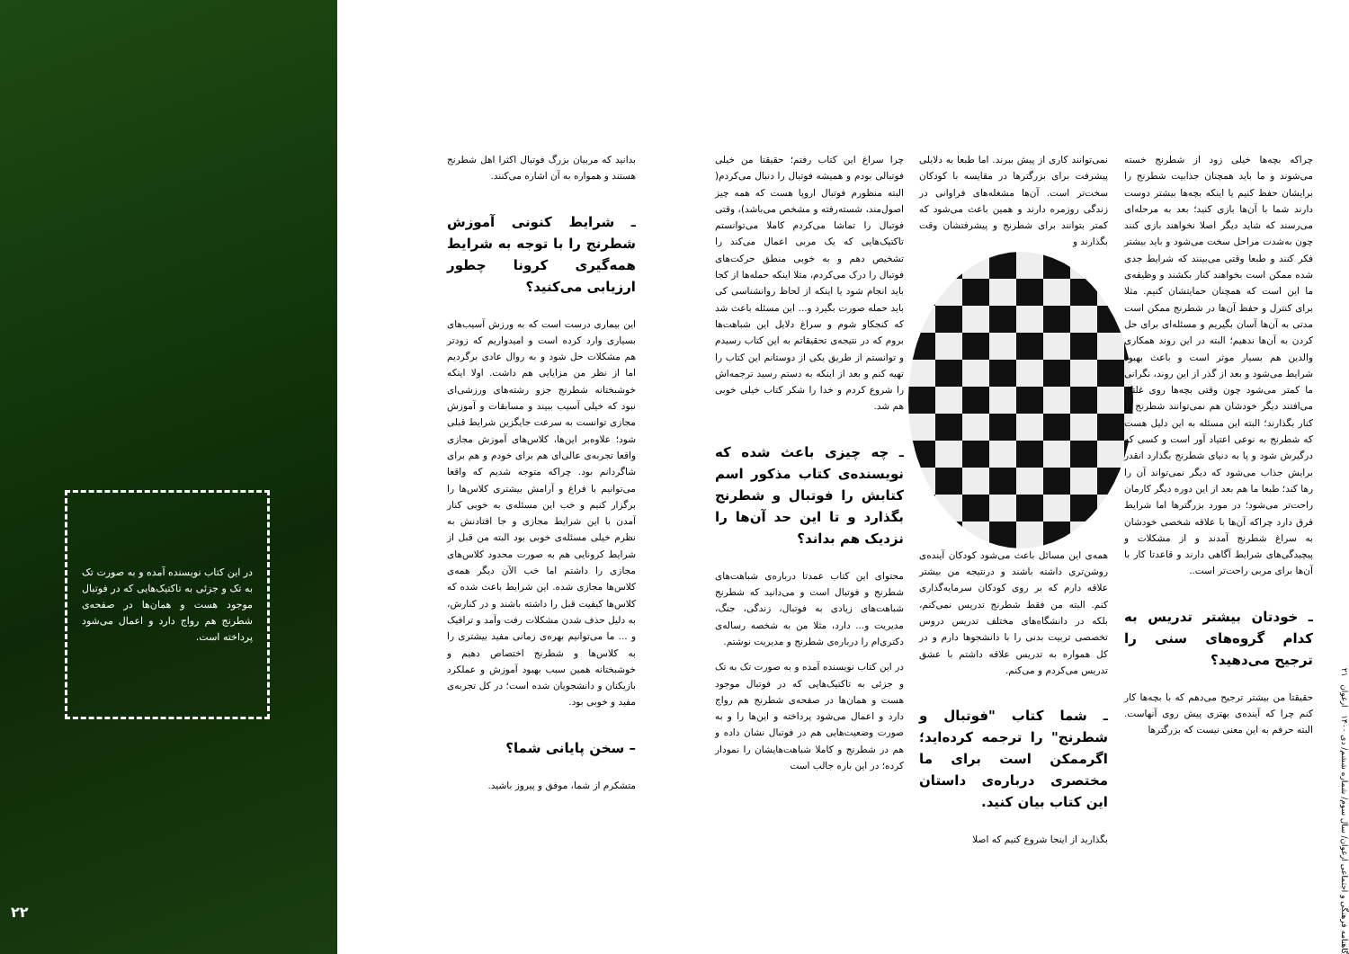در این کتاب نویسنده آمده و به صورت تک به تک و جزئی به تاکتیک‌هایی که در فوتبال موجود هست و همان‌ها در صفحه‌ی شطرنج هم رواج دارد و اعمال می‌شود پرداخته است.
۲۲
بدانید که مربیان بزرگ فوتبال اکثرا اهل شطرنج هستند و همواره به آن اشاره می‌کنند.
ـ شرایط کنونی آموزش شطرنج را با توجه به شرایط همه‌گیری کرونا چطور ارزیابی می‌کنید؟
این بیماری درست است که به ورزش آسیب‌های بسیاری وارد کرده است و امیدواریم که زودتر هم مشکلات حل شود و به روال عادی برگردیم اما از نظر من مزایایی هم داشت. اولا اینکه خوشبختانه شطرنج جزو رشته‌های ورزشی‌ای نبود که خیلی آسیب ببیند و مسابقات و آموزش مجازی توانست به سرعت جایگزین شرایط قبلی شود؛ علاوه‌بر این‌ها، کلاس‌های آموزش مجازی واقعا تجربه‌ی عالی‌ای هم برای خودم و هم برای شاگردانم بود. چراکه متوجه شدیم که واقعا می‌توانیم با فراغ و آرامش بیشتری کلاس‌ها را برگزار کنیم و خب این مسئله‌ی به خوبی کنار آمدن با این شرایط مجازی و جا افتادنش به نظرم خیلی مسئله‌ی خوبی بود البته من قبل از شرایط کرونایی هم به صورت محدود کلاس‌های مجازی را داشتم اما خب الآن دیگر همه‌ی کلاس‌ها مجازی شده. این شرایط باعث شده که کلاس‌ها کیفیت قبل را داشته باشند و در کنارش، به دلیل حذف شدن مشکلات رفت وآمد و ترافیک و ... ما می‌توانیم بهره‌ی زمانی مفید بیشتری را به کلاس‌ها و شطرنج اختصاص دهیم و خوشبختانه همین سبب بهبود آموزش و عملکرد بازیکنان و دانشجویان شده است؛ در کل تجربه‌ی مفید و خوبی بود.
– سخن پایانی شما؟
متشکرم از شما، موفق و پیروز باشید.
چرا سراغ این کتاب رفتم؛ حقیقتا من خیلی فوتبالی بودم و همیشه فوتبال را دنبال می‌کردم( البته منظورم فوتبال اروپا هست که همه چیز اصول‌مند، شسته‌رفته و مشخص می‌باشد)، وقتی فوتبال را تماشا می‌کردم کاملا می‌توانستم تاکتیک‌هایی که یک مربی اعمال می‌کند را تشخیص دهم و به خوبی منطق حرکت‌های فوتبال را درک می‌کردم، مثلا اینکه حمله‌ها از کجا باید انجام شود یا اینکه از لحاظ روانشناسی کی باید حمله صورت بگیرد و... این مسئله باعث شد که کنجکاو شوم و سراغ دلایل این شباهت‌ها بروم که در نتیجه‌ی تحقیقاتم به این کتاب رسیدم و توانستم از طریق یکی از دوستانم این کتاب را تهیه کنم و بعد از اینکه به دستم رسید ترجمه‌اش را شروع کردم و خدا را شکر کتاب خیلی خوبی هم شد.
ـ چه چیزی باعث شده که نویسنده‌ی کتاب مذکور اسم کتابش را فوتبال و شطرنج بگذارد و تا این حد آن‌ها را نزدیک هم بداند؟
محتوای این کتاب عمدتا درباره‌ی شباهت‌های شطرنج و فوتبال است و می‌دانید که شطرنج شباهت‌های زیادی به فوتبال، زندگی، جنگ، مدیریت و... دارد، مثلا من به شخصه رساله‌ی دکتری‌ام را درباره‌ی شطرنج و مدیریت نوشتم.
در این کتاب نویسنده آمده و به صورت تک به تک و جزئی به تاکتیک‌هایی که در فوتبال موجود هست و همان‌ها در صفحه‌ی شطرنج هم رواج دارد و اعمال می‌شود پرداخته و این‌ها را و به صورت وضعیت‌هایی هم در فوتبال نشان داده و هم در شطرنج و کاملا شباهت‌هایشان را نمودار کرده؛ در این باره جالب است
نمی‌توانند کاری از پیش ببرند. اما طبعا به دلایلی پیشرفت برای بزرگترها در مقایسه با کودکان سخت‌تر است. آن‌ها مشغله‌های فراوانی در زندگی روزمره دارند و همین باعث می‌شود که کمتر بتوانند برای شطرنج و پیشرفتشان وقت بگذارند و
همه‌ی این مسائل باعث می‌شود کودکان آینده‌ی روشن‌تری داشته باشند و درنتیجه من بیشتر علاقه دارم که بر روی کودکان سرمایه‌گذاری کنم. البته من فقط شطرنج تدریس نمی‌کنم، بلکه در دانشگاه‌های مختلف تدریس دروس تخصصی تربیت بدنی را با دانشجوها دارم و در کل همواره به تدریس علاقه داشتم با عشق تدریس می‌کردم و می‌کنم.
ـ شما کتاب "فوتبال و شطرنج" را ترجمه کرده‌اید؛ اگرممکن است برای ما مختصری درباره‌ی داستان این کتاب بیان کنید.
بگذارید از اینجا شروع کنیم که اصلا
چراکه بچه‌ها خیلی زود از شطرنج خسته می‌شوند و ما باید همچنان جذابیت شطرنج را برایشان حفظ کنیم یا اینکه بچه‌ها بیشتر دوست دارند شما با آن‌ها بازی کنید؛ بعد به مرحله‌ای می‌رسند که شاید دیگر اصلا نخواهند بازی کنند چون به‌شدت مراحل سخت می‌شود و باید بیشتر فکر کنند و طبعا وقتی می‌بینند که شرایط جدی شده ممکن است بخواهند کنار بکشند و وظیفه‌ی ما این است که همچنان حمایتشان کنیم. مثلا برای کنترل و حفظ آن‌ها در شطرنج ممکن است مدتی به آن‌ها آسان بگیریم و مسئله‌ای برای حل کردن به آن‌ها ندهیم؛ البته در این روند همکاری والدین هم بسیار موثر است و باعث بهبود شرایط می‌شود و بعد از گذر از این روند، نگرانی ما کمتر می‌شود چون وقتی بچه‌ها روی غلتک می‌افتند دیگر خودشان هم نمی‌توانند شطرنج را کنار بگذارند؛ البته این مسئله به این دلیل هست که شطرنج به نوعی اعتیاد آور است و کسی که درگیرش شود و پا به دنیای شطرنج بگذارد انقدر برایش جذاب می‌شود که دیگر نمی‌تواند آن را رها کند؛ طبعا ما هم بعد از این دوره دیگر کارمان راحت‌تر می‌شود؛ در مورد بزرگترها اما شرایط فرق دارد چراکه آن‌ها با علاقه شخصی خودشان به سراغ شطرنج آمدند و از مشکلات و پیچیدگی‌های شرایط آگاهی دارند و قاعدتا کار با آن‌ها برای مربی راحت‌تر است..
ـ خودتان بیشتر تدریس به کدام گروه‌های سنی را ترجیح می‌دهید؟
حقیقتا من بیشتر ترجیح می‌دهم که با بچه‌ها کار کنم چرا که آینده‌ی بهتری پیش روی آنهاست. البته حرفم به این معنی نیست که بزرگترها
گاهنامه فرهنگی و اجتماعی ارغوان/ سال سوم/ شماره ششم/ دی ۱۴۰۰ ارغوان ۲۱